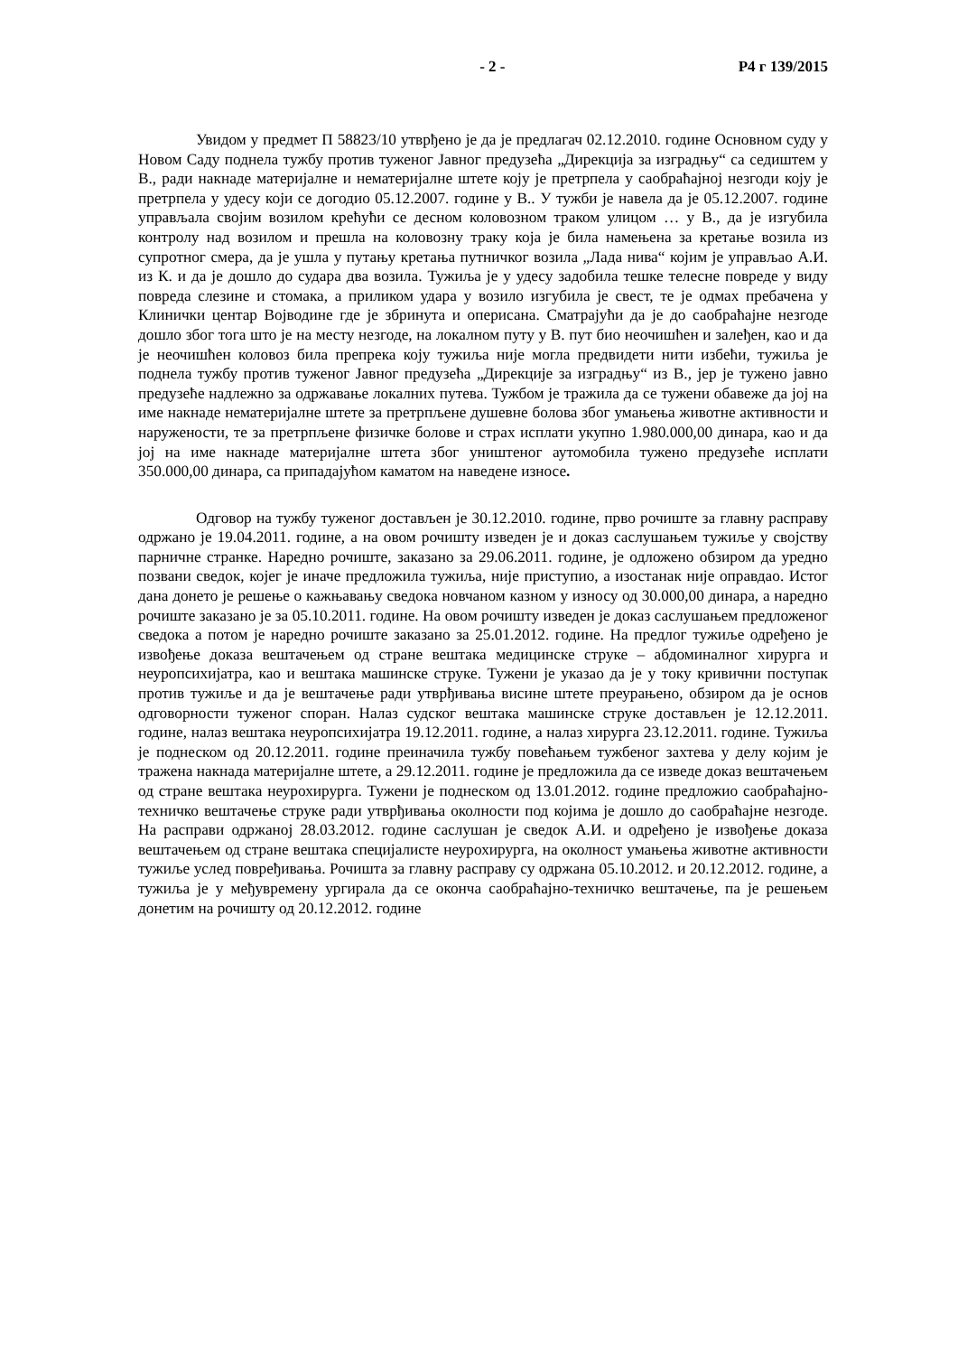- 2 - Р4 г 139/2015
Увидом у предмет П 58823/10 утврђено је да је предлагач 02.12.2010. године Основном суду у Новом Саду поднела тужбу против туженог Јавног предузећа „Дирекција за изградњу“ са седиштем у В., ради накнаде материјалне и нематеријалне штете коју је претрпела у саобраћајној незгоди коју је претрпела у удесу који се догодио 05.12.2007. године у В.. У тужби је навела да је 05.12.2007. године управљала својим возилом крећући се десном коловозном траком улицом … у В., да је изгубила контролу над возилом и прешла на коловозну траку која је била намењена за кретање возила из супротног смера, да је ушла у путању кретања путничког возила „Лада нива“ којим је управљао А.И. из К. и да је дошло до судара два возила. Тужиља је у удесу задобила тешке телесне повреде у виду повреда слезине и стомака, а приликом удара у возило изгубила је свест, те је одмах пребачена у Клинички центар Војводине где је збринута и оперисана. Сматрајући да је до саобраћајне незгоде дошло због тога што је на месту незгоде, на локалном путу у В. пут био неочишћен и залеђен, као и да је неочишћен коловоз била препрека коју тужиља није могла предвидети нити избећи, тужиља је поднела тужбу против туженог Јавног предузећа „Дирекције за изградњу“ из В., јер је тужено јавно предузеће надлежно за одржавање локалних путева. Тужбом је тражила да се тужени обавеже да јој на име накнаде нематеријалне штете за претрпљене душевне болова због умањења животне активности и наружености, те за претрпљене физичке болове и страх исплати укупно 1.980.000,00 динара, као и да јој на име накнаде материјалне штета због уништеног аутомобила тужено предузеће исплати 350.000,00 динара, са припадајућом каматом на наведене износе.
Одговор на тужбу туженог достављен је 30.12.2010. године, прво рочиште за главну расправу одржано је 19.04.2011. године, а на овом рочишту изведен је и доказ саслушањем тужиље у својству парничне странке. Наредно рочиште, заказано за 29.06.2011. године, је одложено обзиром да уредно позвани сведок, којег је иначе предложила тужиља, није приступио, а изостанак није оправдао. Истог дана донето је решење о кажњавању сведока новчаном казном у износу од 30.000,00 динара, а наредно рочиште заказано је за 05.10.2011. године. На овом рочишту изведен је доказ саслушањем предложеног сведока а потом је наредно рочиште заказано за 25.01.2012. године. На предлог тужиље одређено је извођење доказа вештачењем од стране вештака медицинске струке – абдоминалног хирурга и неуропсихијатра, као и вештака машинске струке. Тужени је указао да је у току кривични поступак против тужиље и да је вештачење ради утврђивања висине штете преурањено, обзиром да је основ одговорности туженог споран. Налаз судског вештака машинске струке достављен је 12.12.2011. године, налаз вештака неуропсихијатра 19.12.2011. године, а налаз хирурга 23.12.2011. године. Тужиља је поднеском од 20.12.2011. године преиначила тужбу повећањем тужбеног захтева у делу којим је тражена накнада материјалне штете, а 29.12.2011. године је предложила да се изведе доказ вештачењем од стране вештака неурохирурга. Тужени је поднеском од 13.01.2012. године предложио саобраћајно-техничко вештачење струке ради утврђивања околности под којима је дошло до саобраћајне незгоде. На расправи одржаној 28.03.2012. године саслушан је сведок А.И. и одређено је извођење доказа вештачењем од стране вештака специјалисте неурохирурга, на околност умањења животне активности тужиље услед повређивања. Рочишта за главну расправу су одржана 05.10.2012. и 20.12.2012. године, а тужиља је у међувремену ургирала да се оконча саобраћајно-техничко вештачење, па је решењем донетим на рочишту од 20.12.2012. године